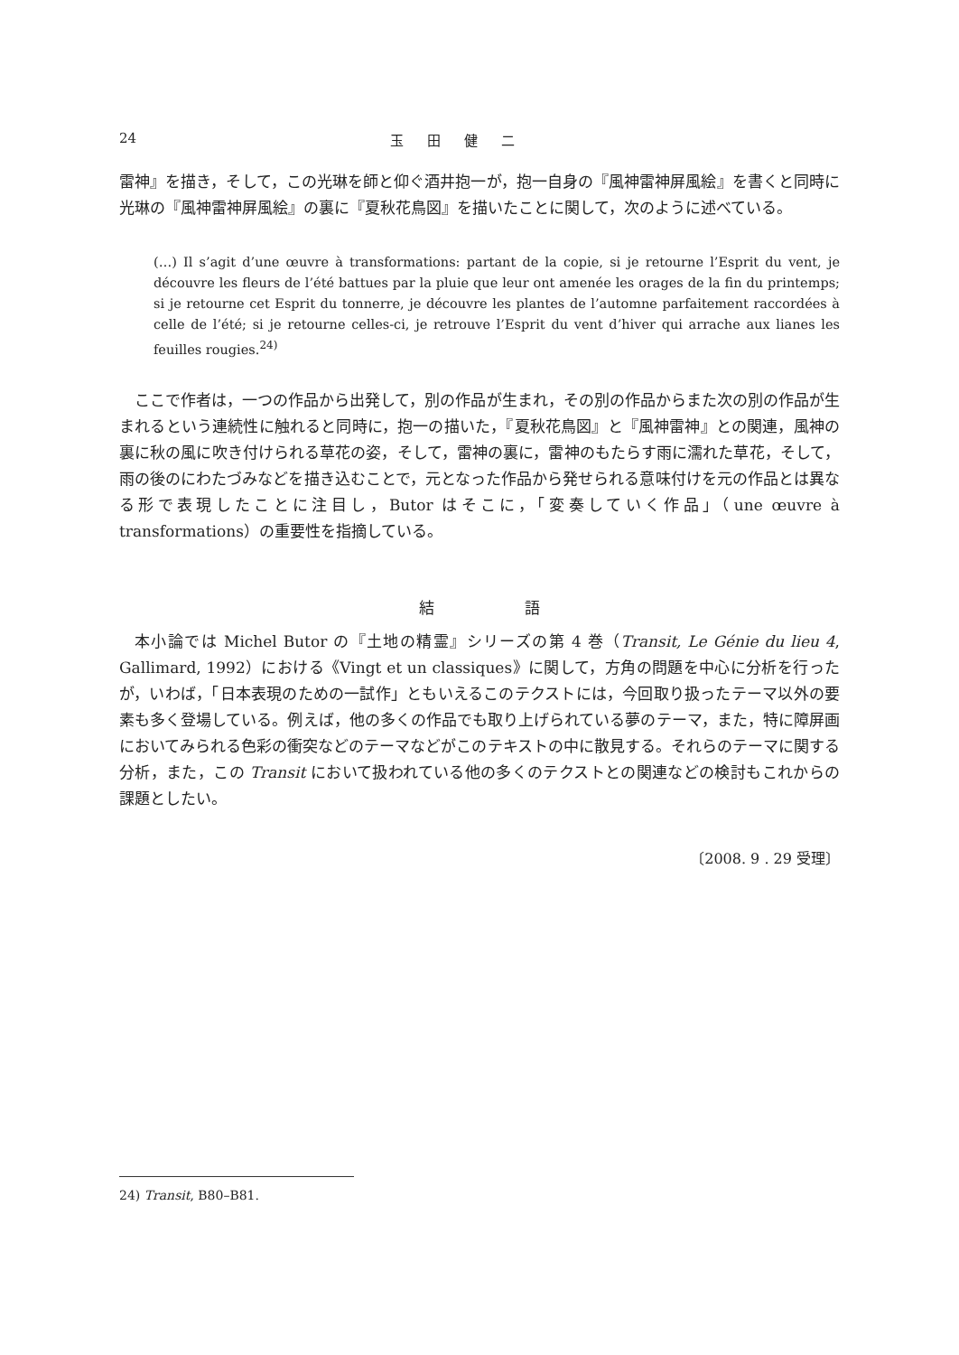24 玉田健二
雷神』を描き，そして，この光琳を師と仰ぐ酒井抱一が，抱一自身の『風神雷神屏風絵』を書くと同時に光琳の『風神雷神屏風絵』の裏に『夏秋花鳥図』を描いたことに関して，次のように述べている。
(…) Il s’agit d’une œuvre à transformations: partant de la copie, si je retourne l’Esprit du vent, je découvre les fleurs de l’été battues par la pluie que leur ont amenée les orages de la fin du printemps; si je retourne cet Esprit du tonnerre, je découvre les plantes de l’automne parfaitement raccordées à celle de l’été; si je retourne celles-ci, je retrouve l’Esprit du vent d’hiver qui arrache aux lianes les feuilles rougies.<sup>24)</sup>
ここで作者は，一つの作品から出発して，別の作品が生まれ，その別の作品からまた次の別の作品が生まれるという連続性に触れると同時に，抱一の描いた，『夏秋花鳥図』と『風神雷神』との関連，風神の裏に秋の風に吹き付けられる草花の姿，そして，雷神の裏に，雷神のもたらす雨に濡れた草花，そして，雨の後のにわたづみなどを描き込むことで，元となった作品から発せられる意味付けを元の作品とは異なる形で表現したことに注目し，Butor はそこに，「変奏していく作品」（une œuvre à transformations）の重要性を指摘している。
結語
本小論では Michel Butor の『土地の精霊』シリーズの第 4 巻（Transit, Le Génie du lieu 4, Gallimard, 1992）における《Vingt et un classiques》に関して，方角の問題を中心に分析を行ったが，いわば，「日本表現のための一試作」ともいえるこのテクストには，今回取り扱ったテーマ以外の要素も多く登場している。例えば，他の多くの作品でも取り上げられている夢のテーマ，また，特に障屏画においてみられる色彩の衝突などのテーマなどがこのテキストの中に散見する。それらのテーマに関する分析，また，この Transit において扱われている他の多くのテクストとの関連などの検討もこれからの課題としたい。
〔2008. 9 . 29 受理〕
24) Transit, B80–B81.